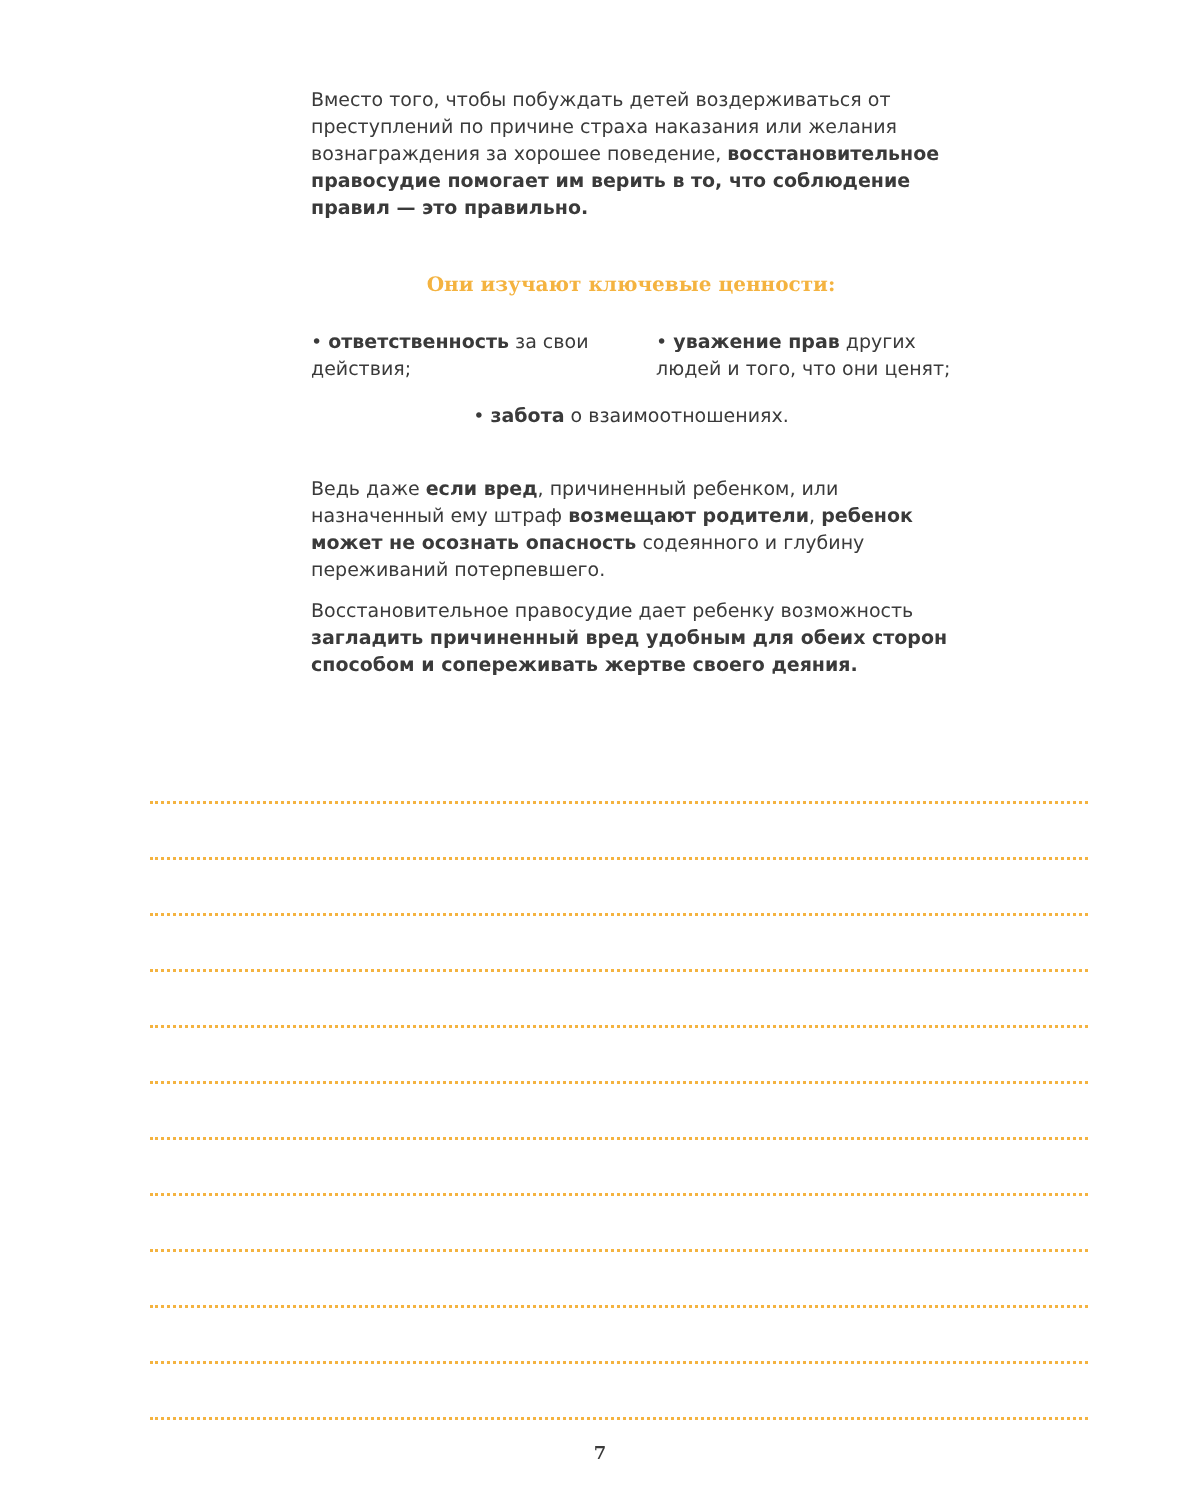Вместо того, чтобы побуждать детей воздерживаться от преступлений по причине страха наказания или желания вознаграждения за хорошее поведение, восстановительное правосудие помогает им верить в то, что соблюдение правил — это правильно.
Они изучают ключевые ценности:
• ответственность за свои действия;
• уважение прав других людей и того, что они ценят;
• забота о взаимоотношениях.
Ведь даже если вред, причиненный ребенком, или назначенный ему штраф возмещают родители, ребенок может не осознать опасность содеянного и глубину переживаний потерпевшего.
Восстановительное правосудие дает ребенку возможность загладить причиненный вред удобным для обеих сторон способом и сопереживать жертве своего деяния.
7